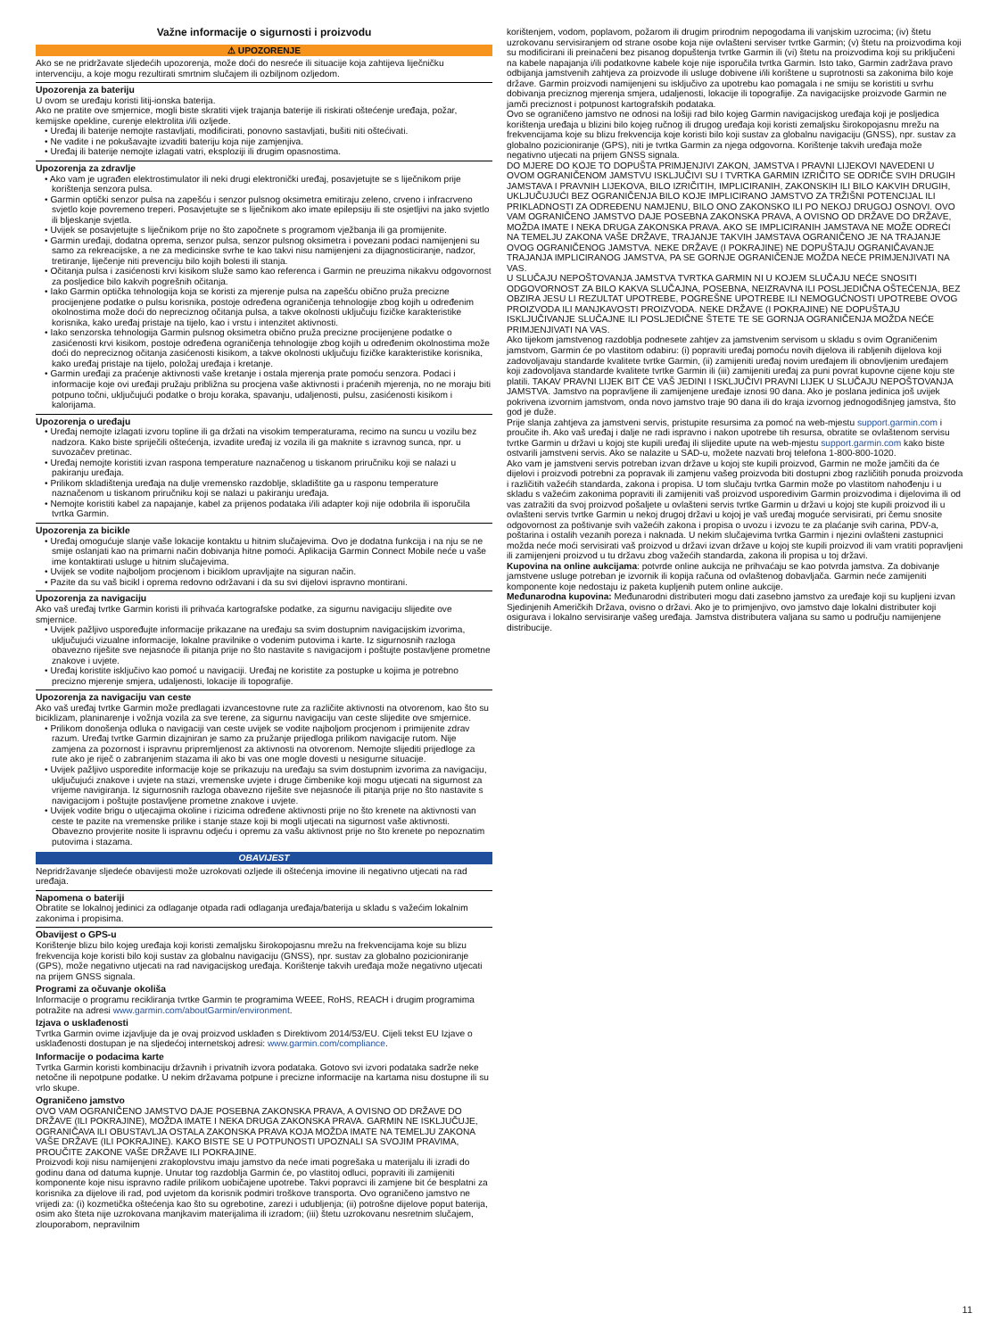Važne informacije o sigurnosti i proizvodu
⚠ UPOZORENJE
Ako se ne pridržavate sljedećih upozorenja, može doći do nesreće ili situacije koja zahtijeva liječničku intervenciju, a koje mogu rezultirati smrtnim slučajem ili ozbiljnom ozljedom.
Upozorenja za bateriju
U ovom se uređaju koristi litij-ionska baterija.
Ako ne pratite ove smjernice, mogli biste skratiti vijek trajanja baterije ili riskirati oštećenje uređaja, požar, kemijske opekline, curenje elektrolita i/ili ozljede.
• Uređaj ili baterije nemojte rastavljati, modificirati, ponovno sastavljati, bušiti niti oštećivati.
• Ne vadite i ne pokušavajte izvaditi bateriju koja nije zamjenjiva.
• Uređaj ili baterije nemojte izlagati vatri, eksploziji ili drugim opasnostima.
Upozorenja za zdravlje
• Ako vam je ugrađen elektrostimulator ili neki drugi elektronički uređaj, posavjetujte se s liječnikom prije korištenja senzora pulsa.
• Garmin optički senzor pulsa na zapešću i senzor pulsnog oksimetra emitiraju zeleno, crveno i infracrveno svjetlo koje povremeno treperi. Posavjetujte se s liječnikom ako imate epilepsiju ili ste osjetljivi na jako svjetlo ili bljeskanje svjetla.
• Uvijek se posavjetujte s liječnikom prije no što započnete s programom vježbanja ili ga promijenite.
• Garmin uređaji, dodatna oprema, senzor pulsa, senzor pulsnog oksimetra i povezani podaci namijenjeni su samo za rekreacijske, a ne za medicinske svrhe te kao takvi nisu namijenjeni za dijagnosticiranje, nadzor, tretiranje, liječenje niti prevenciju bilo kojih bolesti ili stanja.
• Očitanja pulsa i zasićenosti krvi kisikom služe samo kao referenca i Garmin ne preuzima nikakvu odgovornost za posljedice bilo kakvih pogrešnih očitanja.
• Iako Garmin optička tehnologija koja se koristi za mjerenje pulsa na zapešću obično pruža precizne procijenjene podatke o pulsu korisnika, postoje određena ograničenja tehnologije zbog kojih u određenim okolnostima može doći do nepreciznog očitanja pulsa, a takve okolnosti uključuju fizičke karakteristike korisnika, kako uređaj pristaje na tijelo, kao i vrstu i intenzitet aktivnosti.
• Iako senzorska tehnologija Garmin pulsnog oksimetra obično pruža precizne procijenjene podatke o zasićenosti krvi kisikom, postoje određena ograničenja tehnologije zbog kojih u određenim okolnostima može doći do nepreciznog očitanja zasićenosti kisikom, a takve okolnosti uključuju fizičke karakteristike korisnika, kako uređaj pristaje na tijelo, položaj uređaja i kretanje.
• Garmin uređaji za praćenje aktivnosti vaše kretanje i ostala mjerenja prate pomoću senzora. Podaci i informacije koje ovi uređaji pružaju približna su procjena vaše aktivnosti i praćenih mjerenja, no ne moraju biti potpuno točni, uključujući podatke o broju koraka, spavanju, udaljenosti, pulsu, zasićenosti kisikom i kalorijama.
Upozorenja o uređaju
• Uređaj nemojte izlagati izvoru topline ili ga držati na visokim temperaturama, recimo na suncu u vozilu bez nadzora. Kako biste spriječili oštećenja, izvadite uređaj iz vozila ili ga maknite s izravnog sunca, npr. u suvozačev pretinac.
• Uređaj nemojte koristiti izvan raspona temperature naznačenog u tiskanom priručniku koji se nalazi u pakiranju uređaja.
• Prilikom skladištenja uređaja na dulje vremensko razdoblje, skladištite ga u rasponu temperature naznačenom u tiskanom priručniku koji se nalazi u pakiranju uređaja.
• Nemojte koristiti kabel za napajanje, kabel za prijenos podataka i/ili adapter koji nije odobrila ili isporučila tvrtka Garmin.
Upozorenja za bicikle
• Uređaj omogućuje slanje vaše lokacije kontaktu u hitnim slučajevima. Ovo je dodatna funkcija i na nju se ne smije oslanjati kao na primarni način dobivanja hitne pomoći. Aplikacija Garmin Connect Mobile neće u vaše ime kontaktirati usluge u hitnim slučajevima.
• Uvijek se vodite najboljom procjenom i biciklom upravljajte na siguran način.
• Pazite da su vaš bicikl i oprema redovno održavani i da su svi dijelovi ispravno montirani.
Upozorenja za navigaciju
Ako vaš uređaj tvrtke Garmin koristi ili prihvaća kartografske podatke, za sigurnu navigaciju slijedite ove smjernice.
• Uvijek pažljivo uspoređujte informacije prikazane na uređaju sa svim dostupnim navigacijskim izvorima, uključujući vizualne informacije, lokalne pravilnike o vodenim putovima i karte. Iz sigurnosnih razloga obavezno riješite sve nejasnoće ili pitanja prije no što nastavite s navigacijom i poštujte postavljene prometne znakove i uvjete.
• Uređaj koristite isključivo kao pomoć u navigaciji. Uređaj ne koristite za postupke u kojima je potrebno precizno mjerenje smjera, udaljenosti, lokacije ili topografije.
Upozorenja za navigaciju van ceste
Ako vaš uređaj tvrtke Garmin može predlagati izvancestovne rute za različite aktivnosti na otvorenom, kao što su biciklizam, planinarenje i vožnja vozila za sve terene, za sigurnu navigaciju van ceste slijedite ove smjernice.
• Prilikom donošenja odluka o navigaciji van ceste uvijek se vodite najboljom procjenom i primijenite zdrav razum. Uređaj tvrtke Garmin dizajniran je samo za pružanje prijedloga prilikom navigacije rutom. Nije zamjena za pozornost i ispravnu pripremljenost za aktivnosti na otvorenom. Nemojte slijediti prijedloge za rute ako je riječ o zabranjenim stazama ili ako bi vas one mogle dovesti u nesigurne situacije.
• Uvijek pažljivo usporedite informacije koje se prikazuju na uređaju sa svim dostupnim izvorima za navigaciju, uključujući znakove i uvjete na stazi, vremenske uvjete i druge čimbenike koji mogu utjecati na sigurnost za vrijeme navigiranja. Iz sigurnosnih razloga obavezno riješite sve nejasnoće ili pitanja prije no što nastavite s navigacijom i poštujte postavljene prometne znakove i uvjete.
• Uvijek vodite brigu o utjecajima okoline i rizicima određene aktivnosti prije no što krenete na aktivnosti van ceste te pazite na vremenske prilike i stanje staze koji bi mogli utjecati na sigurnost vaše aktivnosti. Obavezno provjerite nosite li ispravnu odjeću i opremu za vašu aktivnost prije no što krenete po nepoznatim putovima i stazama.
OBAVIJEST
Nepridržavanje sljedeće obavijesti može uzrokovati ozljede ili oštećenja imovine ili negativno utjecati na rad uređaja.
Napomena o bateriji
Obratite se lokalnoj jedinici za odlaganje otpada radi odlaganja uređaja/baterija u skladu s važećim lokalnim zakonima i propisima.
Obavijest o GPS-u
Korištenje blizu bilo kojeg uređaja koji koristi zemaljsku širokopojasnu mrežu na frekvencijama koje su blizu frekvencija koje koristi bilo koji sustav za globalnu navigaciju (GNSS), npr. sustav za globalno pozicioniranje (GPS), može negativno utjecati na rad navigacijskog uređaja. Korištenje takvih uređaja može negativno utjecati na prijem GNSS signala.
Programi za očuvanje okoliša
Informacije o programu recikliranja tvrtke Garmin te programima WEEE, RoHS, REACH i drugim programima potražite na adresi www.garmin.com/aboutGarmin/environment.
Izjava o usklađenosti
Tvrtka Garmin ovime izjavljuje da je ovaj proizvod usklađen s Direktivom 2014/53/EU. Cijeli tekst EU Izjave o usklađenosti dostupan je na sljedećoj internetskoj adresi: www.garmin.com/compliance.
Informacije o podacima karte
Tvrtka Garmin koristi kombinaciju državnih i privatnih izvora podataka. Gotovo svi izvori podataka sadrže neke netočne ili nepotpune podatke. U nekim državama potpune i precizne informacije na kartama nisu dostupne ili su vrlo skupe.
Ograničeno jamstvo
OVO VAM OGRANIČENO JAMSTVO DAJE POSEBNA ZAKONSKA PRAVA, A OVISNO OD DRŽAVE DO DRŽAVE (ILI POKRAJINE), MOŽDA IMATE I NEKA DRUGA ZAKONSKA PRAVA. GARMIN NE ISKLJUČUJE, OGRANIČAVA ILI OBUSTAVLJA OSTALA ZAKONSKA PRAVA KOJA MOŽDA IMATE NA TEMELJU ZAKONA VAŠE DRŽAVE (ILI POKRAJINE). KAKO BISTE SE U POTPUNOSTI UPOZNALI SA SVOJIM PRAVIMA, PROUČITE ZAKONE VAŠE DRŽAVE ILI POKRAJINE.
Proizvodi koji nisu namijenjeni zrakoplovstvu imaju jamstvo da neće imati pogrešaka u materijalu ili izradi do godinu dana od datuma kupnje. Unutar tog razdoblja Garmin će, po vlastitoj odluci, popraviti ili zamijeniti komponente koje nisu ispravno radile prilikom uobičajene upotrebe. Takvi popravci ili zamjene bit će besplatni za korisnika za dijelove ili rad, pod uvjetom da korisnik podmiri troškove transporta. Ovo ograničeno jamstvo ne vrijedi za: (i) kozmetička oštećenja kao što su ogrebotine, zarezi i udubljenja; (ii) potrošne dijelove poput baterija, osim ako šteta nije uzrokovana manjkavim materijalima ili izradom; (iii) štetu uzrokovanu nesretnim slučajem, zlouporabom, nepravilnim
korištenjem, vodom, poplavom, požarom ili drugim prirodnim nepogodama ili vanjskim uzrocima; (iv) štetu uzrokovanu servisiranjem od strane osobe koja nije ovlašteni serviser tvrtke Garmin; (v) štetu na proizvodima koji su modificirani ili preinačeni bez pisanog dopuštenja tvrtke Garmin ili (vi) štetu na proizvodima koji su priključeni na kabele napajanja i/ili podatkovne kabele koje nije isporučila tvrtka Garmin. Isto tako, Garmin zadržava pravo odbijanja jamstvenih zahtjeva za proizvode ili usluge dobivene i/ili korištene u suprotnosti sa zakonima bilo koje države. Garmin proizvodi namijenjeni su isključivo za upotrebu kao pomagala i ne smiju se koristiti u svrhu dobivanja preciznog mjerenja smjera, udaljenosti, lokacije ili topografije. Za navigacijske proizvode Garmin ne jamči preciznost i potpunost kartografskih podataka.
Ovo se ograničeno jamstvo ne odnosi na lošiji rad bilo kojeg Garmin navigacijskog uređaja koji je posljedica korištenja uređaja u blizini bilo kojeg ručnog ili drugog uređaja koji koristi zemaljsku širokopojasnu mrežu na frekvencijama koje su blizu frekvencija koje koristi bilo koji sustav za globalnu navigaciju (GNSS), npr. sustav za globalno pozicioniranje (GPS), niti je tvrtka Garmin za njega odgovorna. Korištenje takvih uređaja može negativno utjecati na prijem GNSS signala.
DO MJERE DO KOJE TO DOPUŠTA PRIMJENJIVI ZAKON, JAMSTVA I PRAVNI LIJEKOVI NAVEDENI U OVOM OGRANIČENOM JAMSTVU ISKLJUČIVI SU I TVRTKA GARMIN IZRIČITO SE ODRIČE SVIH DRUGIH JAMSTAVA I PRAVNIH LIJEKOVA, BILO IZRIČITIH, IMPLICIRANIH, ZAKONSKIH ILI BILO KAKVIH DRUGIH, UKLJUČUJUĆI BEZ OGRANIČENJA BILO KOJE IMPLICIRANO JAMSTVO ZA TRŽIŠNI POTENCIJAL ILI PRIKLADNOSTI ZA ODREĐENU NAMJENU, BILO ONO ZAKONSKO ILI PO NEKOJ DRUGOJ OSNOVI. OVO VAM OGRANIČENO JAMSTVO DAJE POSEBNA ZAKONSKA PRAVA, A OVISNO OD DRŽAVE DO DRŽAVE, MOŽDA IMATE I NEKA DRUGA ZAKONSKA PRAVA. AKO SE IMPLICIRANIH JAMSTAVA NE MOŽE ODREĆI NA TEMELJU ZAKONA VAŠE DRŽAVE, TRAJANJE TAKVIH JAMSTAVA OGRANIČENO JE NA TRAJANJE OVOG OGRANIČENOG JAMSTVA. NEKE DRŽAVE (I POKRAJINE) NE DOPUŠTAJU OGRANIČAVANJE TRAJANJA IMPLICIRANOG JAMSTVA, PA SE GORNJE OGRANIČENJE MOŽDA NEĆE PRIMJENJIVATI NA VAS.
U SLUČAJU NEPOŠTOVANJA JAMSTVA TVRTKA GARMIN NI U KOJEM SLUČAJU NEĆE SNOSITI ODGOVORNOST ZA BILO KAKVA SLUČAJNA, POSEBNA, NEIZRAVNA ILI POSLJEDIČNA OŠTEĆENJA, BEZ OBZIRA JESU LI REZULTAT UPOTREBE, POGREŠNE UPOTREBE ILI NEMOGUĆNOSTI UPOTREBE OVOG PROIZVODA ILI MANJKAVOSTI PROIZVODA. NEKE DRŽAVE (I POKRAJINE) NE DOPUŠTAJU ISKLJUČIVANJE SLUČAJNE ILI POSLJEDIČNE ŠTETE TE SE GORNJA OGRANIČENJA MOŽDA NEĆE PRIMJENJIVATI NA VAS.
Ako tijekom jamstvenog razdoblja podnesete zahtjev za jamstvenim servisom u skladu s ovim Ograničenim jamstvom, Garmin će po vlastitom odabiru: (i) popraviti uređaj pomoću novih dijelova ili rabljenih dijelova koji zadovoljavaju standarde kvalitete tvrtke Garmin, (ii) zamijeniti uređaj novim uređajem ili obnovljenim uređajem koji zadovoljava standarde kvalitete tvrtke Garmin ili (iii) zamijeniti uređaj za puni povrat kupovne cijene koju ste platili. TAKAV PRAVNI LIJEK BIT ĆE VAŠ JEDINI I ISKLJUČIVI PRAVNI LIJEK U SLUČAJU NEPOŠTOVANJA JAMSTVA. Jamstvo na popravljene ili zamijenjene uređaje iznosi 90 dana. Ako je poslana jedinica još uvijek pokrivena izvornim jamstvom, onda novo jamstvo traje 90 dana ili do kraja izvornog jednogodišnjeg jamstva, što god je duže.
Prije slanja zahtjeva za jamstveni servis, pristupite resursima za pomoć na web-mjestu support.garmin.com i proučite ih. Ako vaš uređaj i dalje ne radi ispravno i nakon upotrebe tih resursa, obratite se ovlaštenom servisu tvrtke Garmin u državi u kojoj ste kupili uređaj ili slijedite upute na web-mjestu support.garmin.com kako biste ostvarili jamstveni servis. Ako se nalazite u SAD-u, možete nazvati broj telefona 1-800-800-1020.
Ako vam je jamstveni servis potreban izvan države u kojoj ste kupili proizvod, Garmin ne može jamčiti da će dijelovi i proizvodi potrebni za popravak ili zamjenu vašeg proizvoda biti dostupni zbog različitih ponuda proizvoda i različitih važećih standarda, zakona i propisa. U tom slučaju tvrtka Garmin može po vlastitom nahođenju i u skladu s važećim zakonima popraviti ili zamijeniti vaš proizvod usporedivim Garmin proizvodima i dijelovima ili od vas zatražiti da svoj proizvod pošaljete u ovlašteni servis tvrtke Garmin u državi u kojoj ste kupili proizvod ili u ovlašteni servis tvrtke Garmin u nekoj drugoj državi u kojoj je vaš uređaj moguće servisirati, pri čemu snosite odgovornost za poštivanje svih važećih zakona i propisa o uvozu i izvozu te za plaćanje svih carina, PDV-a, poštarina i ostalih vezanih poreza i naknada. U nekim slučajevima tvrtka Garmin i njezini ovlašteni zastupnici možda neće moći servisirati vaš proizvod u državi izvan države u kojoj ste kupili proizvod ili vam vratiti popravljeni ili zamijenjeni proizvod u tu državu zbog važećih standarda, zakona ili propisa u toj državi.
Kupovina na online aukcijama: potvrde online aukcija ne prihvaćaju se kao potvrda jamstva. Za dobivanje jamstvene usluge potreban je izvornik ili kopija računa od ovlaštenog dobavljača. Garmin neće zamijeniti komponente koje nedostaju iz paketa kupljenih putem online aukcije.
Međunarodna kupovina: Međunarodni distributeri mogu dati zasebno jamstvo za uređaje koji su kupljeni izvan Sjedinjenih Američkih Država, ovisno o državi. Ako je to primjenjivo, ovo jamstvo daje lokalni distributer koji osigurava i lokalno servisiranje vašeg uređaja. Jamstva distributera valjana su samo u području namijenjene distribucije.
11